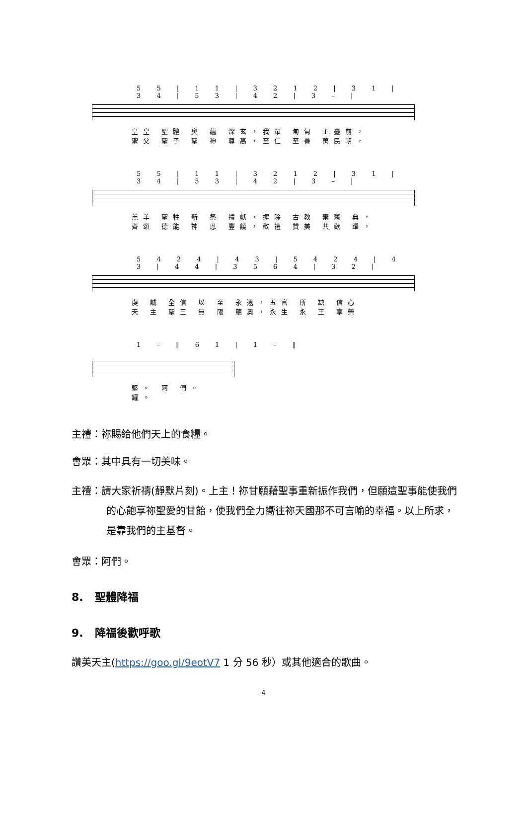5 5 | 1 1 | 3 2 1 2 | 3 1 | 3 4 | 5 3 | 4 2 | 3 – |
皇皇 聖體 奧 蘊 深玄，我眾 匍匐 主臺前，
聖父 聖子 聖 神 尊高，至仁 至善 萬民朝，
5 5 | 1 1 | 3 2 1 2 | 3 1 | 3 4 | 5 3 | 4 2 | 3 – |
羔羊 聖牲 新 祭 禮獻，摒除 古教 棄舊 典，
齊頌 德能 神 恩 豐饒，敬禮 贊美 共歡 躍，
5 4 2 4 | 4 3 | 5 4 2 4 | 4 3 | 4 4 | 3 5 6 4 | 3 2 |
虔 誠 全信 以 至 永遠，五官 所 缺 信心
天 主 聖三 無 限 蘊奧，永生 永 王 享榮
1 – ‖ 6 1 | 1 – ‖
堅。 阿 們。
耀。
主禮：祢賜給他們天上的食糧。
會眾：其中具有一切美味。
主禮：請大家祈禱(靜默片刻)。上主！祢甘願藉聖事重新振作我們，但願這聖事能使我們的心飽享祢聖愛的甘飴，使我們全力嚮往祢天國那不可言喻的幸福。以上所求，是靠我們的主基督。
會眾：阿們。
8. 聖體降福
9. 降福後歡呼歌
讚美天主(https://goo.gl/9eotV7 1 分 56 秒）或其他適合的歌曲。
4